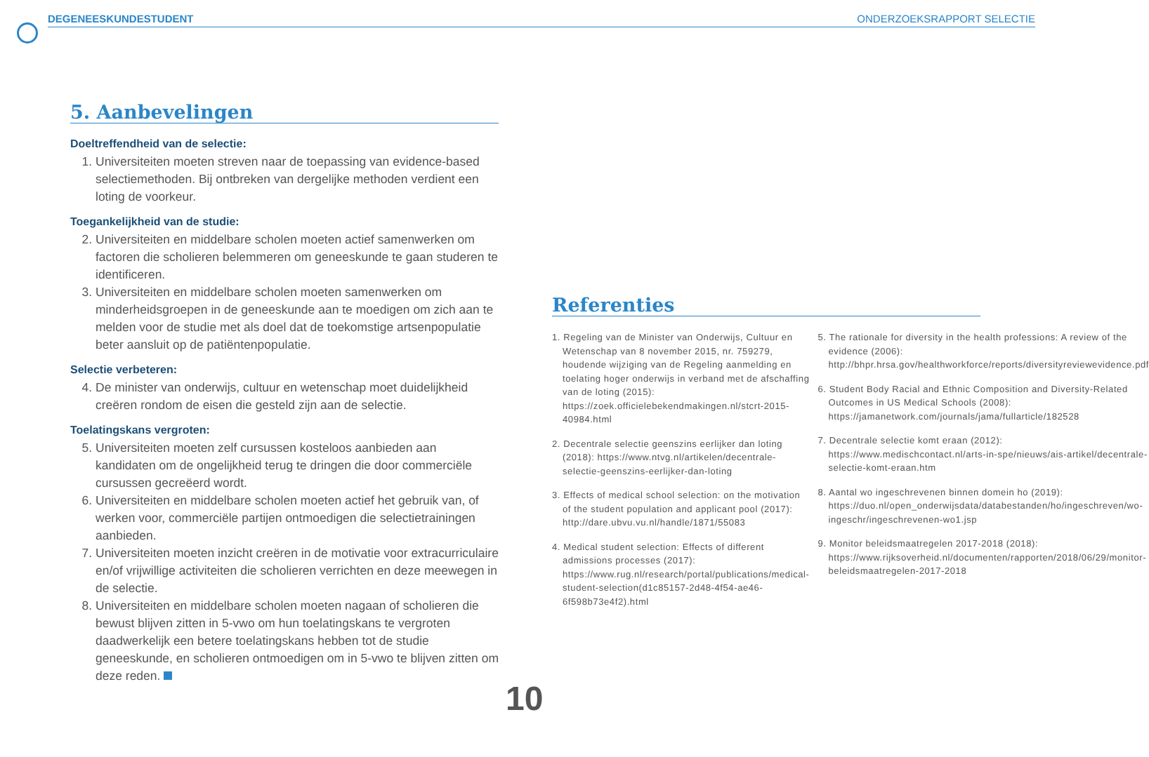DEGENEESKUNDESTUDENT ONDERZOEKSRAPPORT SELECTIE
5. Aanbevelingen
Doeltreffendheid van de selectie:
1. Universiteiten moeten streven naar de toepassing van evidence-based selectiemethoden. Bij ontbreken van dergelijke methoden verdient een loting de voorkeur.
Toegankelijkheid van de studie:
2. Universiteiten en middelbare scholen moeten actief samenwerken om factoren die scholieren belemmeren om geneeskunde te gaan studeren te identificeren.
3. Universiteiten en middelbare scholen moeten samenwerken om minderheidsgroepen in de geneeskunde aan te moedigen om zich aan te melden voor de studie met als doel dat de toekomstige artsenpopulatie beter aansluit op de patiëntenpopulatie.
Selectie verbeteren:
4. De minister van onderwijs, cultuur en wetenschap moet duidelijkheid creëren rondom de eisen die gesteld zijn aan de selectie.
Toelatingskans vergroten:
5. Universiteiten moeten zelf cursussen kosteloos aanbieden aan kandidaten om de ongelijkheid terug te dringen die door commerciële cursussen gecreëerd wordt.
6. Universiteiten en middelbare scholen moeten actief het gebruik van, of werken voor, commerciële partijen ontmoedigen die selectietrainingen aanbieden.
7. Universiteiten moeten inzicht creëren in de motivatie voor extracurriculaire en/of vrijwillige activiteiten die scholieren verrichten en deze meewegen in de selectie.
8. Universiteiten en middelbare scholen moeten nagaan of scholieren die bewust blijven zitten in 5-vwo om hun toelatingskans te vergroten daadwerkelijk een betere toelatingskans hebben tot de studie geneeskunde, en scholieren ontmoedigen om in 5-vwo te blijven zitten om deze reden.
Referenties
1. Regeling van de Minister van Onderwijs, Cultuur en Wetenschap van 8 november 2015, nr. 759279, houdende wijziging van de Regeling aanmelding en toelating hoger onderwijs in verband met de afschaffing van de loting (2015): https://zoek.officielebekendmakingen.nl/stcrt-2015-40984.html
2. Decentrale selectie geenszins eerlijker dan loting (2018): https://www.ntvg.nl/artikelen/decentrale-selectie-geenszins-eerlijker-dan-loting
3. Effects of medical school selection: on the motivation of the student population and applicant pool (2017): http://dare.ubvu.vu.nl/handle/1871/55083
4. Medical student selection: Effects of different admissions processes (2017): https://www.rug.nl/research/portal/publications/medical-student-selection(d1c85157-2d48-4f54-ae46-6f598b73e4f2).html
5. The rationale for diversity in the health professions: A review of the evidence (2006): http://bhpr.hrsa.gov/healthworkforce/reports/diversityreviewevidence.pdf
6. Student Body Racial and Ethnic Composition and Diversity-Related Outcomes in US Medical Schools (2008): https://jamanetwork.com/journals/jama/fullarticle/182528
7. Decentrale selectie komt eraan (2012): https://www.medischcontact.nl/arts-in-spe/nieuws/ais-artikel/decentrale-selectie-komt-eraan.htm
8. Aantal wo ingeschrevenen binnen domein ho (2019): https://duo.nl/open_onderwijsdata/databestanden/ho/ingeschreven/wo-ingeschr/ingeschrevenen-wo1.jsp
9. Monitor beleidsmaatregelen 2017-2018 (2018): https://www.rijksoverheid.nl/documenten/rapporten/2018/06/29/monitor-beleidsmaatregelen-2017-2018
10